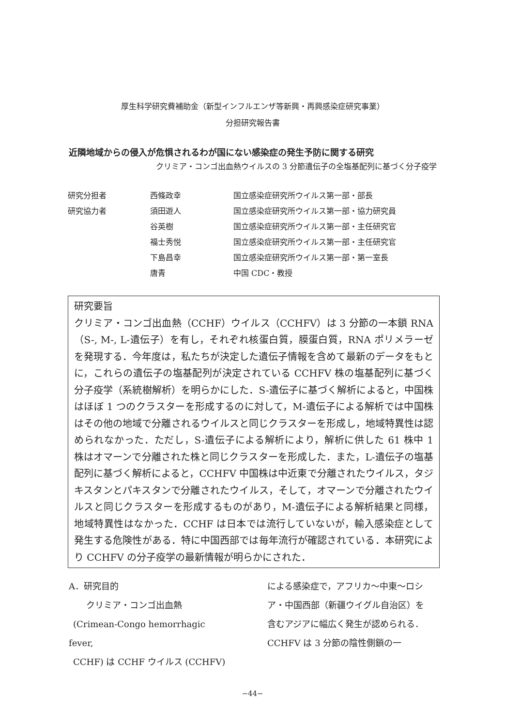厚生科学研究費補助金（新型インフルエンザ等新興・再興感染症研究事業）
分担研究報告書
近隣地域からの侵入が危惧されるわが国にない感染症の発生予防に関する研究
クリミア・コンゴ出血熱ウイルスの 3 分節遺伝子の全塩基配列に基づく分子疫学
| 研究分担者 | 西條政幸 | 国立感染症研究所ウイルス第一部・部長 |
| 研究協力者 | 須田遊人 | 国立感染症研究所ウイルス第一部・協力研究員 |
| | 谷英樹 | 国立感染症研究所ウイルス第一部・主任研究官 |
| | 福士秀悦 | 国立感染症研究所ウイルス第一部・主任研究官 |
| | 下島昌幸 | 国立感染症研究所ウイルス第一部・第一室長 |
| | 唐青 | 中国 CDC・教授 |
研究要旨
クリミア・コンゴ出血熱（CCHF）ウイルス（CCHFV）は 3 分節の一本鎖 RNA（S-, M-, L-遺伝子）を有し，それぞれ核蛋白質，膜蛋白質，RNA ポリメラーゼを発現する．今年度は，私たちが決定した遺伝子情報を含めて最新のデータをもとに，これらの遺伝子の塩基配列が決定されている CCHFV 株の塩基配列に基づく分子疫学（系統樹解析）を明らかにした．S-遺伝子に基づく解析によると，中国株はほぼ 1 つのクラスターを形成するのに対して，M-遺伝子による解析では中国株はその他の地域で分離されるウイルスと同じクラスターを形成し，地域特異性は認められなかった．ただし，S-遺伝子による解析により，解析に供した 61 株中 1 株はオマーンで分離された株と同じクラスターを形成した．また，L-遺伝子の塩基配列に基づく解析によると，CCHFV 中国株は中近東で分離されたウイルス，タジキスタンとパキスタンで分離されたウイルス，そして，オマーンで分離されたウイルスと同じクラスターを形成するものがあり，M-遺伝子による解析結果と同様，地域特異性はなかった．CCHF は日本では流行していないが，輸入感染症として発生する危険性がある．特に中国西部では毎年流行が確認されている．本研究により CCHFV の分子疫学の最新情報が明らかにされた．
A．研究目的
  クリミア・コンゴ出血熱
 (Crimean-Congo hemorrhagic fever,
 CCHF) は CCHF ウイルス (CCHFV)
による感染症で，アフリカ～中東～ロシア・中国西部（新疆ウイグル自治区）を含むアジアに幅広く発生が認められる．CCHFV は 3 分節の陰性側鎖の一
−44−